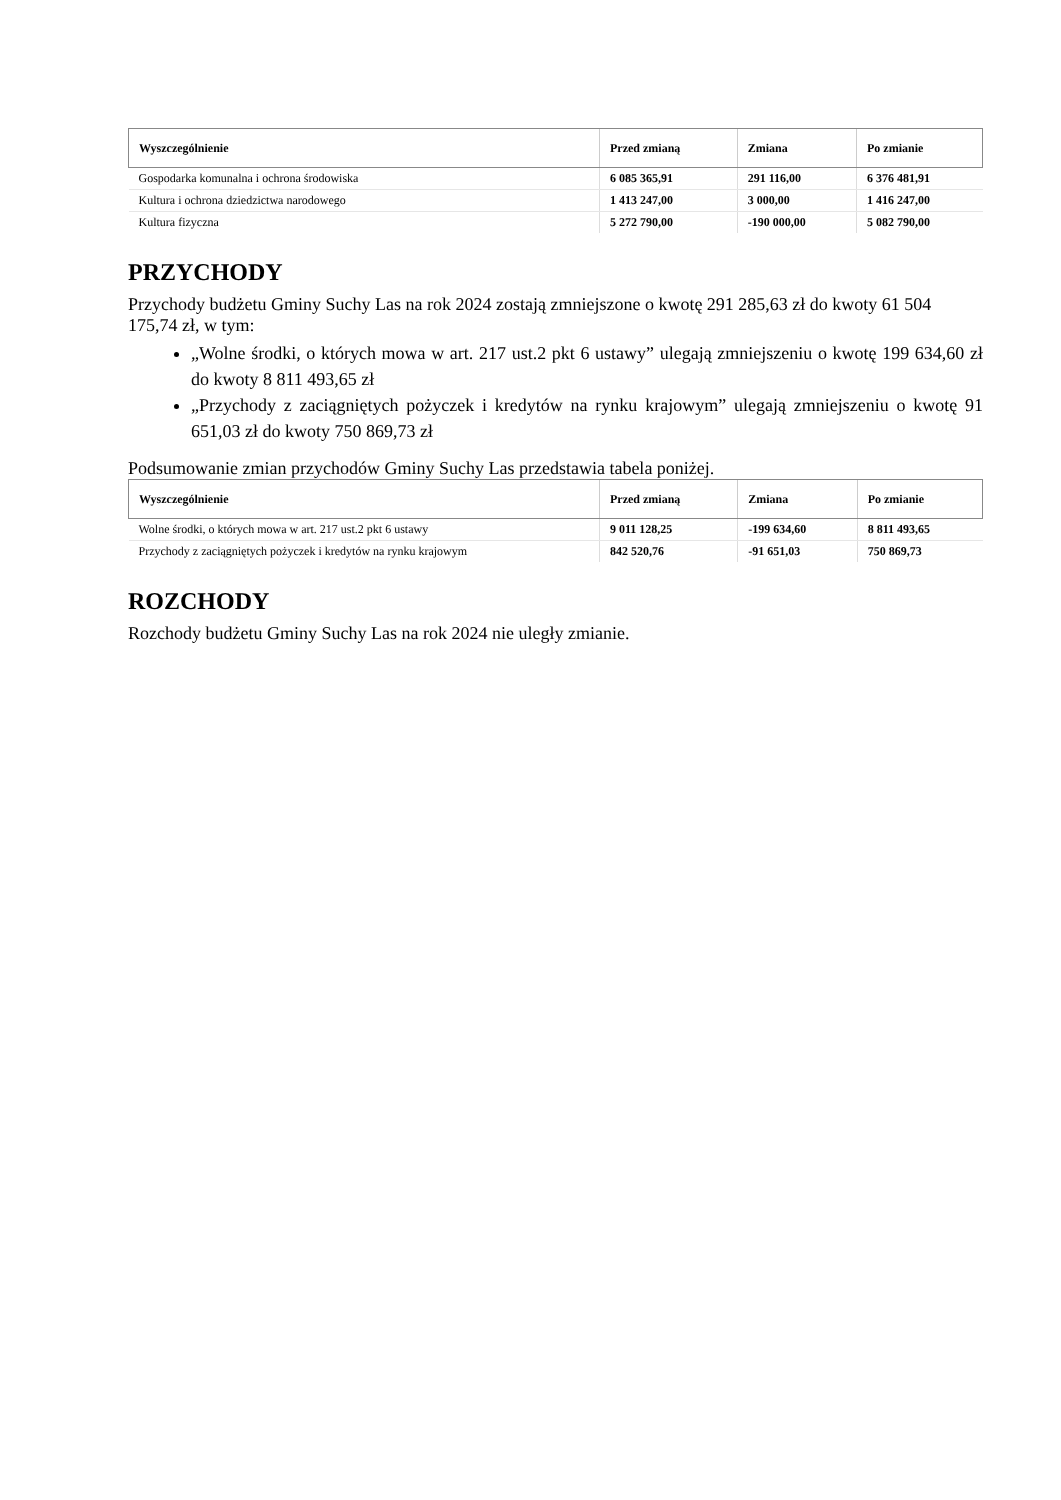| Wyszczególnienie | Przed zmianą | Zmiana | Po zmianie |
| --- | --- | --- | --- |
| Gospodarka komunalna i ochrona środowiska | 6 085 365,91 | 291 116,00 | 6 376 481,91 |
| Kultura i ochrona dziedzictwa narodowego | 1 413 247,00 | 3 000,00 | 1 416 247,00 |
| Kultura fizyczna | 5 272 790,00 | -190 000,00 | 5 082 790,00 |
PRZYCHODY
Przychody budżetu Gminy Suchy Las na rok 2024 zostają zmniejszone o kwotę 291 285,63 zł do kwoty 61 504 175,74 zł, w tym:
„Wolne środki, o których mowa w art. 217 ust.2 pkt 6 ustawy” ulegają zmniejszeniu o kwotę 199 634,60 zł do kwoty 8 811 493,65 zł
„Przychody z zaciągniętych pożyczek i kredytów na rynku krajowym” ulegają zmniejszeniu o kwotę 91 651,03 zł do kwoty 750 869,73 zł
Podsumowanie zmian przychodów Gminy Suchy Las przedstawia tabela poniżej.
| Wyszczególnienie | Przed zmianą | Zmiana | Po zmianie |
| --- | --- | --- | --- |
| Wolne środki, o których mowa w art. 217 ust.2 pkt 6 ustawy | 9 011 128,25 | -199 634,60 | 8 811 493,65 |
| Przychody z zaciągniętych pożyczek i kredytów na rynku krajowym | 842 520,76 | -91 651,03 | 750 869,73 |
ROZCHODY
Rozchody budżetu Gminy Suchy Las na rok 2024 nie uległy zmianie.